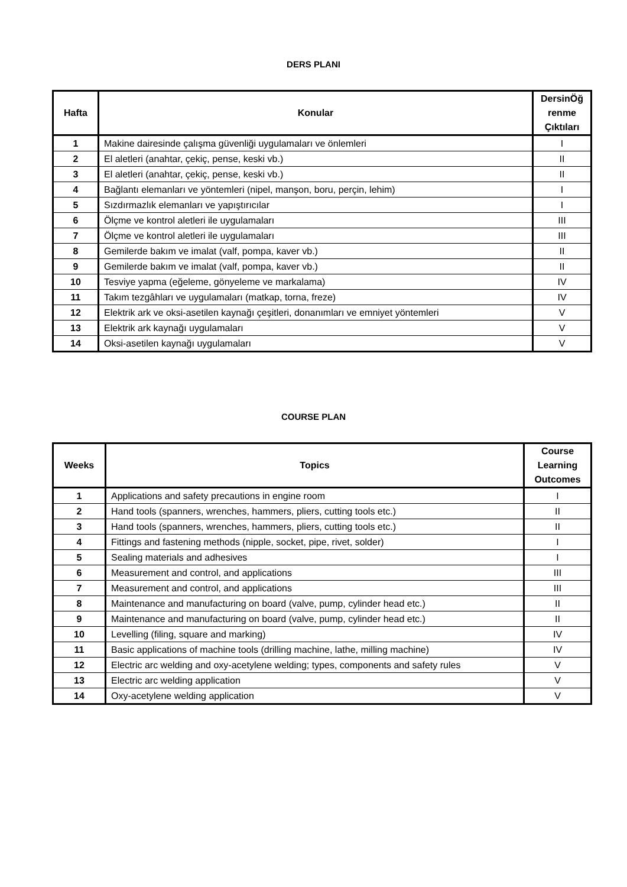DERS PLANI
| Hafta | Konular | DersinÖğ renme Çıktıları |
| --- | --- | --- |
| 1 | Makine dairesinde çalışma güvenliği uygulamaları ve önlemleri | I |
| 2 | El aletleri (anahtar, çekiç, pense, keski vb.) | II |
| 3 | El aletleri (anahtar, çekiç, pense, keski vb.) | II |
| 4 | Bağlantı elemanları ve yöntemleri (nipel, manşon, boru, perçin, lehim) | I |
| 5 | Sızdırmazlık elemanları ve yapıştırıcılar | I |
| 6 | Ölçme ve kontrol aletleri ile uygulamaları | III |
| 7 | Ölçme ve kontrol aletleri ile uygulamaları | III |
| 8 | Gemilerde bakım ve imalat (valf, pompa, kaver vb.) | II |
| 9 | Gemilerde bakım ve imalat (valf, pompa, kaver vb.) | II |
| 10 | Tesviye yapma (eğeleme, gönyeleme ve markalama) | IV |
| 11 | Takım tezgâhları ve uygulamaları (matkap, torna, freze) | IV |
| 12 | Elektrik ark ve oksi-asetilen kaynağı çeşitleri, donanımları ve emniyet yöntemleri | V |
| 13 | Elektrik ark kaynağı uygulamaları | V |
| 14 | Oksi-asetilen kaynağı uygulamaları | V |
COURSE PLAN
| Weeks | Topics | Course Learning Outcomes |
| --- | --- | --- |
| 1 | Applications and safety precautions in engine room | I |
| 2 | Hand tools (spanners, wrenches, hammers, pliers, cutting tools etc.) | II |
| 3 | Hand tools (spanners, wrenches, hammers, pliers, cutting tools etc.) | II |
| 4 | Fittings and fastening methods (nipple, socket, pipe, rivet, solder) | I |
| 5 | Sealing materials and adhesives | I |
| 6 | Measurement and control, and applications | III |
| 7 | Measurement and control, and applications | III |
| 8 | Maintenance and manufacturing on board (valve, pump, cylinder head etc.) | II |
| 9 | Maintenance and manufacturing on board (valve, pump, cylinder head etc.) | II |
| 10 | Levelling (filing, square and marking) | IV |
| 11 | Basic applications of machine tools (drilling machine, lathe, milling machine) | IV |
| 12 | Electric arc welding and oxy-acetylene welding; types, components and safety rules | V |
| 13 | Electric arc welding application | V |
| 14 | Oxy-acetylene welding application | V |